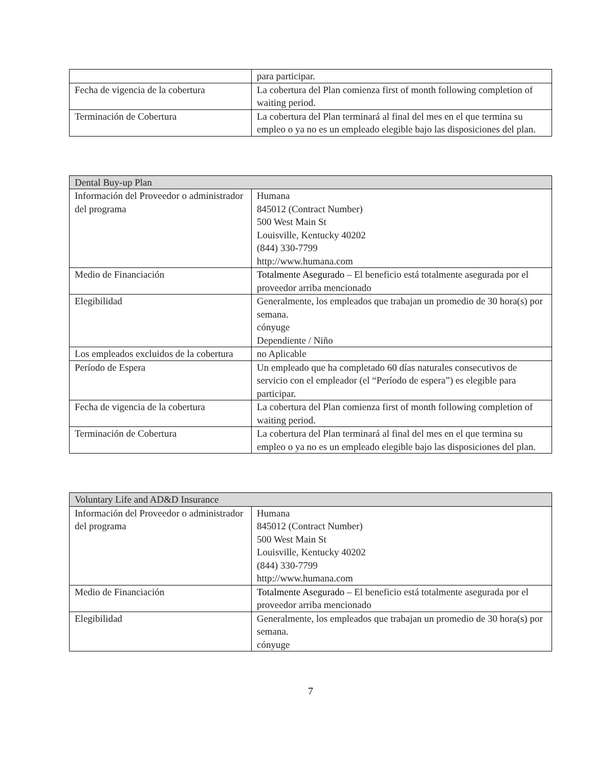| | para participar. |
| Fecha de vigencia de la cobertura | La cobertura del Plan comienza first of month following completion of waiting period. |
| Terminación de Cobertura | La cobertura del Plan terminará al final del mes en el que termina su empleo o ya no es un empleado elegible bajo las disposiciones del plan. |
| Dental Buy-up Plan | |
| --- | --- |
| Información del Proveedor o administrador del programa | Humana 845012 (Contract Number) 500 West Main St Louisville, Kentucky 40202 (844) 330-7799 http://www.humana.com |
| Medio de Financiación | Totalmente Asegurado – El beneficio está totalmente asegurada por el proveedor arriba mencionado |
| Elegibilidad | Generalmente, los empleados que trabajan un promedio de 30 hora(s) por semana. cónyuge Dependiente / Niño |
| Los empleados excluidos de la cobertura | no Aplicable |
| Período de Espera | Un empleado que ha completado 60 días naturales consecutivos de servicio con el empleador (el “Período de espera”) es elegible para participar. |
| Fecha de vigencia de la cobertura | La cobertura del Plan comienza first of month following completion of waiting period. |
| Terminación de Cobertura | La cobertura del Plan terminará al final del mes en el que termina su empleo o ya no es un empleado elegible bajo las disposiciones del plan. |
| Voluntary Life and AD&D Insurance | |
| --- | --- |
| Información del Proveedor o administrador del programa | Humana 845012 (Contract Number) 500 West Main St Louisville, Kentucky 40202 (844) 330-7799 http://www.humana.com |
| Medio de Financiación | Totalmente Asegurado – El beneficio está totalmente asegurada por el proveedor arriba mencionado |
| Elegibilidad | Generalmente, los empleados que trabajan un promedio de 30 hora(s) por semana. cónyuge |
7